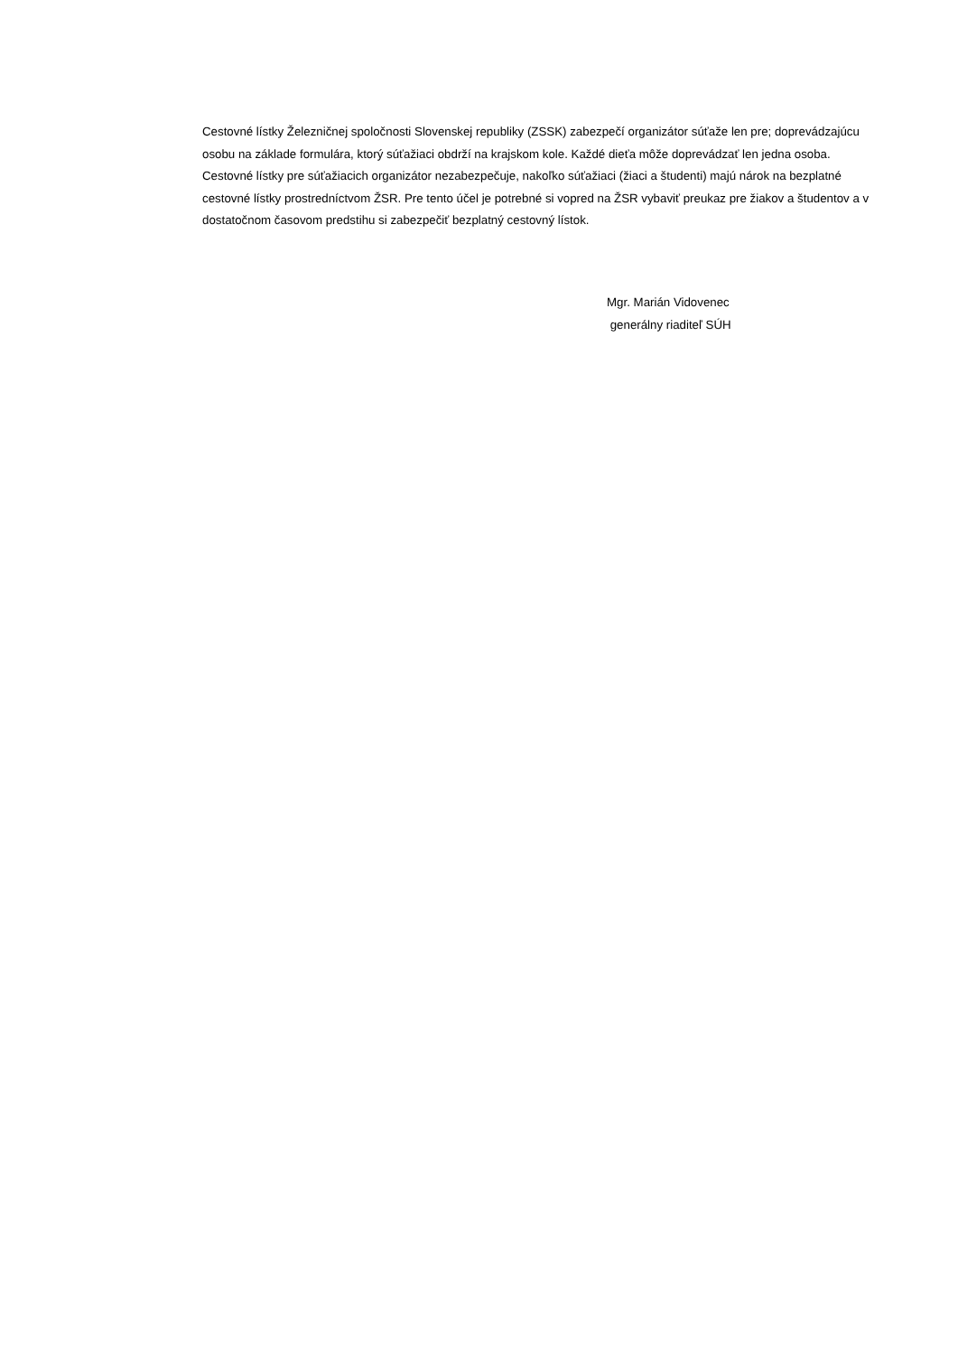Cestovné lístky Železničnej spoločnosti Slovenskej republiky (ZSSK) zabezpečí organizátor súťaže len pre; doprevádzajúcu osobu na základe formulára, ktorý súťažiaci obdrží na krajskom kole. Každé dieťa môže doprevádzať len jedna osoba.
Cestovné lístky pre súťažiacich organizátor nezabezpečuje, nakoľko súťažiaci (žiaci a študenti) majú nárok na bezplatné cestovné lístky prostredníctvom ŽSR. Pre tento účel je potrebné si vopred na ŽSR vybaviť preukaz pre žiakov a študentov a v dostatočnom časovom predstihu si zabezpečiť bezplatný cestovný lístok.
Mgr. Marián Vidovenec
generálny riaditeľ SÚH